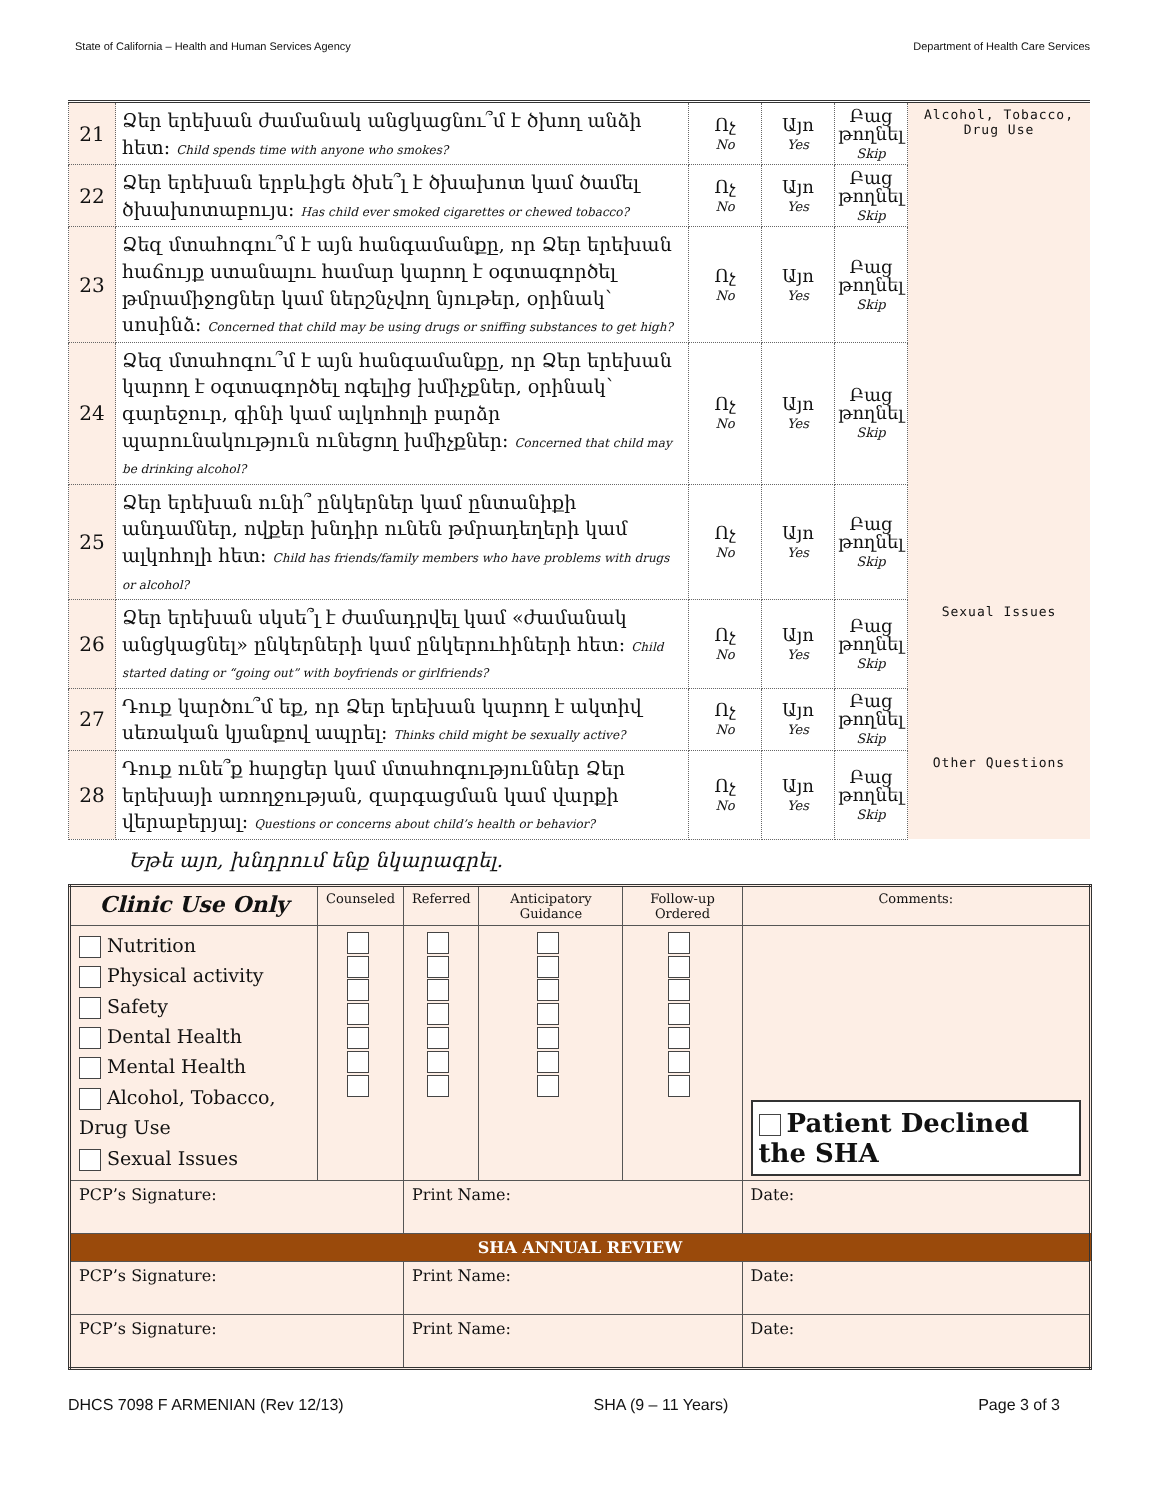State of California – Health and Human Services Agency Department of Health Care Services
| 21 | Ձեր երեխան ժամանակ անցկացնու՞մ է ծխող անձի հետ: Child spends time with anyone who smokes? | Ոչ No | Այո Yes | Բաց թողնել Skip | Alcohol, Tobacco, Drug Use |
| 22 | Ձեր երեխան երբևիցե ծխե՞լ է ծխախոտ կամ ծամել ծխախոտաբույս: Has child ever smoked cigarettes or chewed tobacco? | Ոչ No | Այո Yes | Բաց թողնել Skip | |
| 23 | Ձեզ մտահոգու՞մ է այն հանգամանքը, որ Ձեր երեխան հաճույք ստանալու համար կարող է օգտագործել թմրամիջոցներ կամ ներշնչվող նյութեր, օրինակ՝ սոսինձ: Concerned that child may be using drugs or sniffing substances to get high? | Ոչ No | Այո Yes | Բաց թողնել Skip | |
| 24 | Ձեզ մտահոգու՞մ է այն հանգամանքը, որ Ձեր երեխան կարող է օգտագործել ոգելից խմիչքներ, օրինակ՝ գարեջուր, գինի կամ ալկոհոլի բարձր պարունակություն ունեցող խմիչքներ: Concerned that child may be drinking alcohol? | Ոչ No | Այո Yes | Բաց թողնել Skip | |
| 25 | Ձեր երեխան ունի՞ ընկերներ կամ ընտանիքի անդամներ, ովքեր խնդիր ունեն թմրադեղերի կամ ալկոհոլի հետ: Child has friends/family members who have problems with drugs or alcohol? | Ոչ No | Այո Yes | Բաց թողնել Skip | |
| 26 | Ձեր երեխան սկսե՞լ է ժամադրվել կամ «ժամանակ անցկացնել» ընկերների կամ ընկերուհիների հետ: Child started dating or “going out” with boyfriends or girlfriends? | Ոչ No | Այո Yes | Բաց թողնել Skip | Sexual Issues |
| 27 | Դուք կարծու՞մ եք, որ Ձեր երեխան կարող է ակտիվ սեռական կյանքով ապրել: Thinks child might be sexually active? | Ոչ No | Այո Yes | Բաց թողնել Skip | |
| 28 | Դուք ունե՞ք հարցեր կամ մտահոգություններ Ձեր երեխայի առողջության, զարգացման կամ վարքի վերաբերյալ: Questions or concerns about child’s health or behavior? | Ոչ No | Այո Yes | Բաց թողնել Skip | Other Questions |
Եթե այո, խնդրում ենք նկարագրել.
| Clinic Use Only | Counseled | Referred | Anticipatory Guidance | Follow-up Ordered | Comments: | |
| --- | --- | --- | --- | --- | --- | --- |
| Nutrition Physical activity Safety Dental Health Mental Health Alcohol, Tobacco, Drug Use Sexual Issues | | | | | Patient Declined the SHA | |
| PCP’s Signature: | | Print Name: | | | | Date: |
| SHA ANNUAL REVIEW | | | | | | |
| PCP’s Signature: | | Print Name: | | | | Date: |
| PCP’s Signature: | | Print Name: | | | | Date: |
DHCS 7098 F ARMENIAN (Rev 12/13) SHA (9 – 11 Years) Page 3 of 3